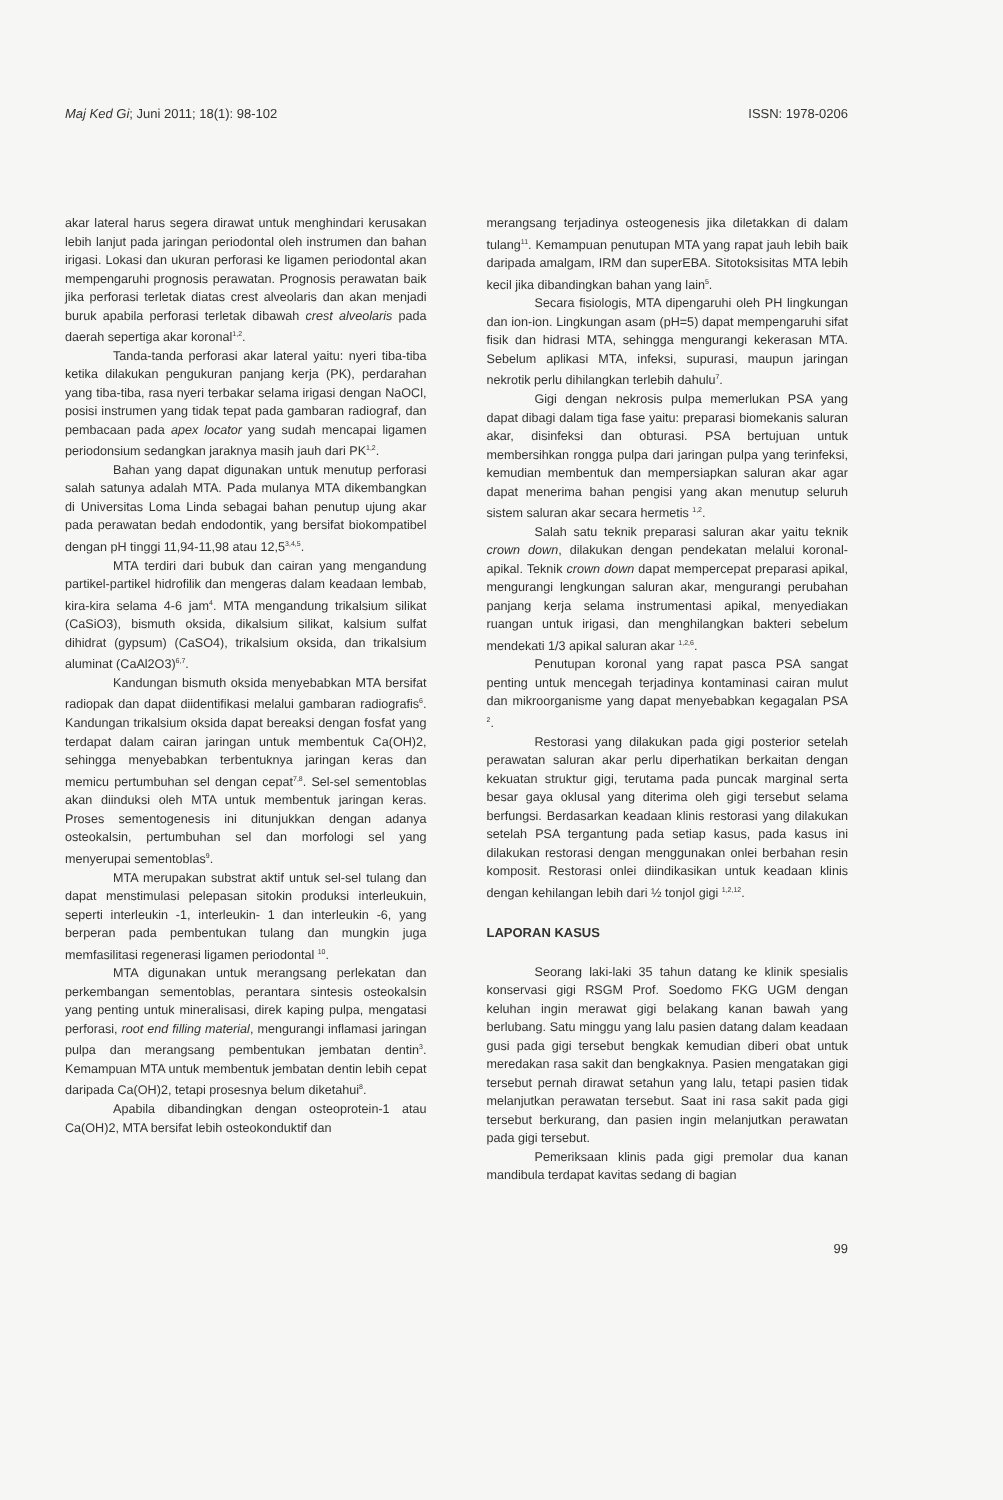Maj Ked Gi; Juni 2011; 18(1): 98-102 ISSN: 1978-0206
akar lateral harus segera dirawat untuk menghindari kerusakan lebih lanjut pada jaringan periodontal oleh instrumen dan bahan irigasi. Lokasi dan ukuran perforasi ke ligamen periodontal akan mempengaruhi prognosis perawatan. Prognosis perawatan baik jika perforasi terletak diatas crest alveolaris dan akan menjadi buruk apabila perforasi terletak dibawah crest alveolaris pada daerah sepertiga akar koronal<sup>1,2</sup>.
Tanda-tanda perforasi akar lateral yaitu: nyeri tiba-tiba ketika dilakukan pengukuran panjang kerja (PK), perdarahan yang tiba-tiba, rasa nyeri terbakar selama irigasi dengan NaOCl, posisi instrumen yang tidak tepat pada gambaran radiograf, dan pembacaan pada apex locator yang sudah mencapai ligamen periodonsium sedangkan jaraknya masih jauh dari PK<sup>1,2</sup>.
Bahan yang dapat digunakan untuk menutup perforasi salah satunya adalah MTA. Pada mulanya MTA dikembangkan di Universitas Loma Linda sebagai bahan penutup ujung akar pada perawatan bedah endodontik, yang bersifat biokompatibel dengan pH tinggi 11,94-11,98 atau 12,5<sup>3,4,5</sup>.
MTA terdiri dari bubuk dan cairan yang mengandung partikel-partikel hidrofilik dan mengeras dalam keadaan lembab, kira-kira selama 4-6 jam<sup>4</sup>. MTA mengandung trikalsium silikat (CaSiO3), bismuth oksida, dikalsium silikat, kalsium sulfat dihidrat (gypsum) (CaSO4), trikalsium oksida, dan trikalsium aluminat (CaAl2O3)<sup>6,7</sup>.
Kandungan bismuth oksida menyebabkan MTA bersifat radiopak dan dapat diidentifikasi melalui gambaran radiografis<sup>6</sup>. Kandungan trikalsium oksida dapat bereaksi dengan fosfat yang terdapat dalam cairan jaringan untuk membentuk Ca(OH)2, sehingga menyebabkan terbentuknya jaringan keras dan memicu pertumbuhan sel dengan cepat<sup>7,8</sup>. Sel-sel sementoblas akan diinduksi oleh MTA untuk membentuk jaringan keras. Proses sementogenesis ini ditunjukkan dengan adanya osteokalsin, pertumbuhan sel dan morfologi sel yang menyerupai sementoblas<sup>9</sup>.
MTA merupakan substrat aktif untuk sel-sel tulang dan dapat menstimulasi pelepasan sitokin produksi interleukuin, seperti interleukin -1, interleukin- 1 dan interleukin -6, yang berperan pada pembentukan tulang dan mungkin juga memfasilitasi regenerasi ligamen periodontal <sup>10</sup>.
MTA digunakan untuk merangsang perlekatan dan perkembangan sementoblas, perantara sintesis osteokalsin yang penting untuk mineralisasi, direk kaping pulpa, mengatasi perforasi, root end filling material, mengurangi inflamasi jaringan pulpa dan merangsang pembentukan jembatan dentin<sup>3</sup>. Kemampuan MTA untuk membentuk jembatan dentin lebih cepat daripada Ca(OH)2, tetapi prosesnya belum diketahui<sup>8</sup>.
Apabila dibandingkan dengan osteoprotein-1 atau Ca(OH)2, MTA bersifat lebih osteokonduktif dan
merangsang terjadinya osteogenesis jika diletakkan di dalam tulang<sup>11</sup>. Kemampuan penutupan MTA yang rapat jauh lebih baik daripada amalgam, IRM dan superEBA. Sitotoksisitas MTA lebih kecil jika dibandingkan bahan yang lain<sup>5</sup>.
Secara fisiologis, MTA dipengaruhi oleh PH lingkungan dan ion-ion. Lingkungan asam (pH=5) dapat mempengaruhi sifat fisik dan hidrasi MTA, sehingga mengurangi kekerasan MTA. Sebelum aplikasi MTA, infeksi, supurasi, maupun jaringan nekrotik perlu dihilangkan terlebih dahulu<sup>7</sup>.
Gigi dengan nekrosis pulpa memerlukan PSA yang dapat dibagi dalam tiga fase yaitu: preparasi biomekanis saluran akar, disinfeksi dan obturasi. PSA bertujuan untuk membersihkan rongga pulpa dari jaringan pulpa yang terinfeksi, kemudian membentuk dan mempersiapkan saluran akar agar dapat menerima bahan pengisi yang akan menutup seluruh sistem saluran akar secara hermetis <sup>1,2</sup>.
Salah satu teknik preparasi saluran akar yaitu teknik crown down, dilakukan dengan pendekatan melalui koronal-apikal. Teknik crown down dapat mempercepat preparasi apikal, mengurangi lengkungan saluran akar, mengurangi perubahan panjang kerja selama instrumentasi apikal, menyediakan ruangan untuk irigasi, dan menghilangkan bakteri sebelum mendekati 1/3 apikal saluran akar <sup>1,2,6</sup>.
Penutupan koronal yang rapat pasca PSA sangat penting untuk mencegah terjadinya kontaminasi cairan mulut dan mikroorganisme yang dapat menyebabkan kegagalan PSA <sup>2</sup>.
Restorasi yang dilakukan pada gigi posterior setelah perawatan saluran akar perlu diperhatikan berkaitan dengan kekuatan struktur gigi, terutama pada puncak marginal serta besar gaya oklusal yang diterima oleh gigi tersebut selama berfungsi. Berdasarkan keadaan klinis restorasi yang dilakukan setelah PSA tergantung pada setiap kasus, pada kasus ini dilakukan restorasi dengan menggunakan onlei berbahan resin komposit. Restorasi onlei diindikasikan untuk keadaan klinis dengan kehilangan lebih dari ½ tonjol gigi <sup>1,2,12</sup>.
LAPORAN KASUS
Seorang laki-laki 35 tahun datang ke klinik spesialis konservasi gigi RSGM Prof. Soedomo FKG UGM dengan keluhan ingin merawat gigi belakang kanan bawah yang berlubang. Satu minggu yang lalu pasien datang dalam keadaan gusi pada gigi tersebut bengkak kemudian diberi obat untuk meredakan rasa sakit dan bengkaknya. Pasien mengatakan gigi tersebut pernah dirawat setahun yang lalu, tetapi pasien tidak melanjutkan perawatan tersebut. Saat ini rasa sakit pada gigi tersebut berkurang, dan pasien ingin melanjutkan perawatan pada gigi tersebut.
Pemeriksaan klinis pada gigi premolar dua kanan mandibula terdapat kavitas sedang di bagian
99